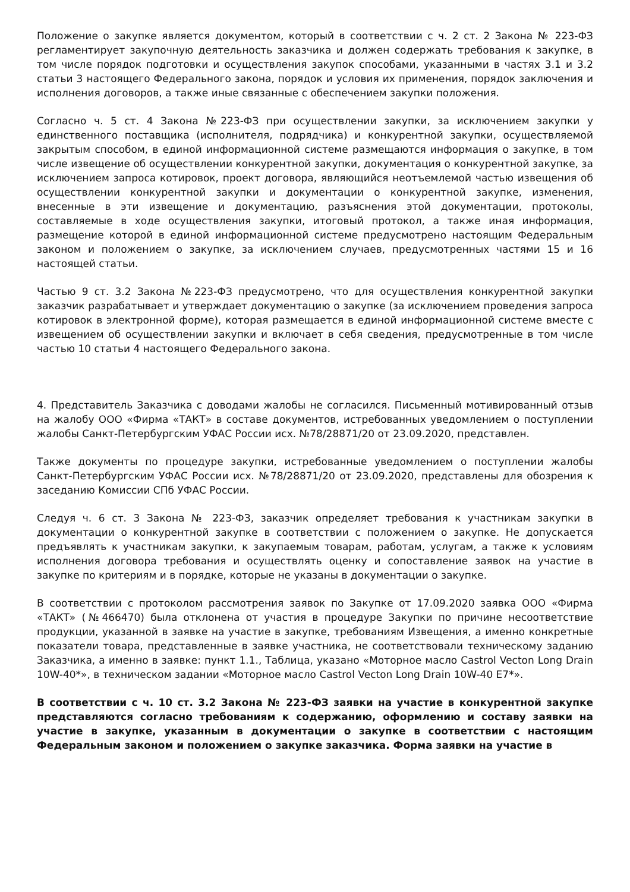Положение о закупке является документом, который в соответствии с ч. 2 ст. 2 Закона № 223-ФЗ регламентирует закупочную деятельность заказчика и должен содержать требования к закупке, в том числе порядок подготовки и осуществления закупок способами, указанными в частях 3.1 и 3.2 статьи 3 настоящего Федерального закона, порядок и условия их применения, порядок заключения и исполнения договоров, а также иные связанные с обеспечением закупки положения.
Согласно ч. 5 ст. 4 Закона №223-ФЗ при осуществлении закупки, за исключением закупки у единственного поставщика (исполнителя, подрядчика) и конкурентной закупки, осуществляемой закрытым способом, в единой информационной системе размещаются информация о закупке, в том числе извещение об осуществлении конкурентной закупки, документация о конкурентной закупке, за исключением запроса котировок, проект договора, являющийся неотъемлемой частью извещения об осуществлении конкурентной закупки и документации о конкурентной закупке, изменения, внесенные в эти извещение и документацию, разъяснения этой документации, протоколы, составляемые в ходе осуществления закупки, итоговый протокол, а также иная информация, размещение которой в единой информационной системе предусмотрено настоящим Федеральным законом и положением о закупке, за исключением случаев, предусмотренных частями 15 и 16 настоящей статьи.
Частью 9 ст. 3.2 Закона №223-ФЗ предусмотрено, что для осуществления конкурентной закупки заказчик разрабатывает и утверждает документацию о закупке (за исключением проведения запроса котировок в электронной форме), которая размещается в единой информационной системе вместе с извещением об осуществлении закупки и включает в себя сведения, предусмотренные в том числе частью 10 статьи 4 настоящего Федерального закона.
4. Представитель Заказчика с доводами жалобы не согласился. Письменный мотивированный отзыв на жалобу ООО «Фирма «ТАКТ» в составе документов, истребованных уведомлением о поступлении жалобы Санкт-Петербургским УФАС России исх. №78/28871/20 от 23.09.2020, представлен.
Также документы по процедуре закупки, истребованные уведомлением о поступлении жалобы Санкт-Петербургским УФАС России исх. №78/28871/20 от 23.09.2020, представлены для обозрения к заседанию Комиссии СПб УФАС России.
Следуя ч. 6 ст. 3 Закона № 223-ФЗ, заказчик определяет требования к участникам закупки в документации о конкурентной закупке в соответствии с положением о закупке. Не допускается предъявлять к участникам закупки, к закупаемым товарам, работам, услугам, а также к условиям исполнения договора требования и осуществлять оценку и сопоставление заявок на участие в закупке по критериям и в порядке, которые не указаны в документации о закупке.
В соответствии с протоколом рассмотрения заявок по Закупке от 17.09.2020 заявка ООО «Фирма «ТАКТ» (№466470) была отклонена от участия в процедуре Закупки по причине несоответствие продукции, указанной в заявке на участие в закупке, требованиям Извещения, а именно конкретные показатели товара, представленные в заявке участника, не соответствовали техническому заданию Заказчика, а именно в заявке: пункт 1.1., Таблица, указано «Моторное масло Castrol Vecton Long Drain 10W-40*», в техническом задании «Моторное масло Castrol Vecton Long Drain 10W-40 E7*».
В соответствии с ч. 10 ст. 3.2 Закона № 223-ФЗ заявки на участие в конкурентной закупке представляются согласно требованиям к содержанию, оформлению и составу заявки на участие в закупке, указанным в документации о закупке в соответствии с настоящим Федеральным законом и положением о закупке заказчика. Форма заявки на участие в